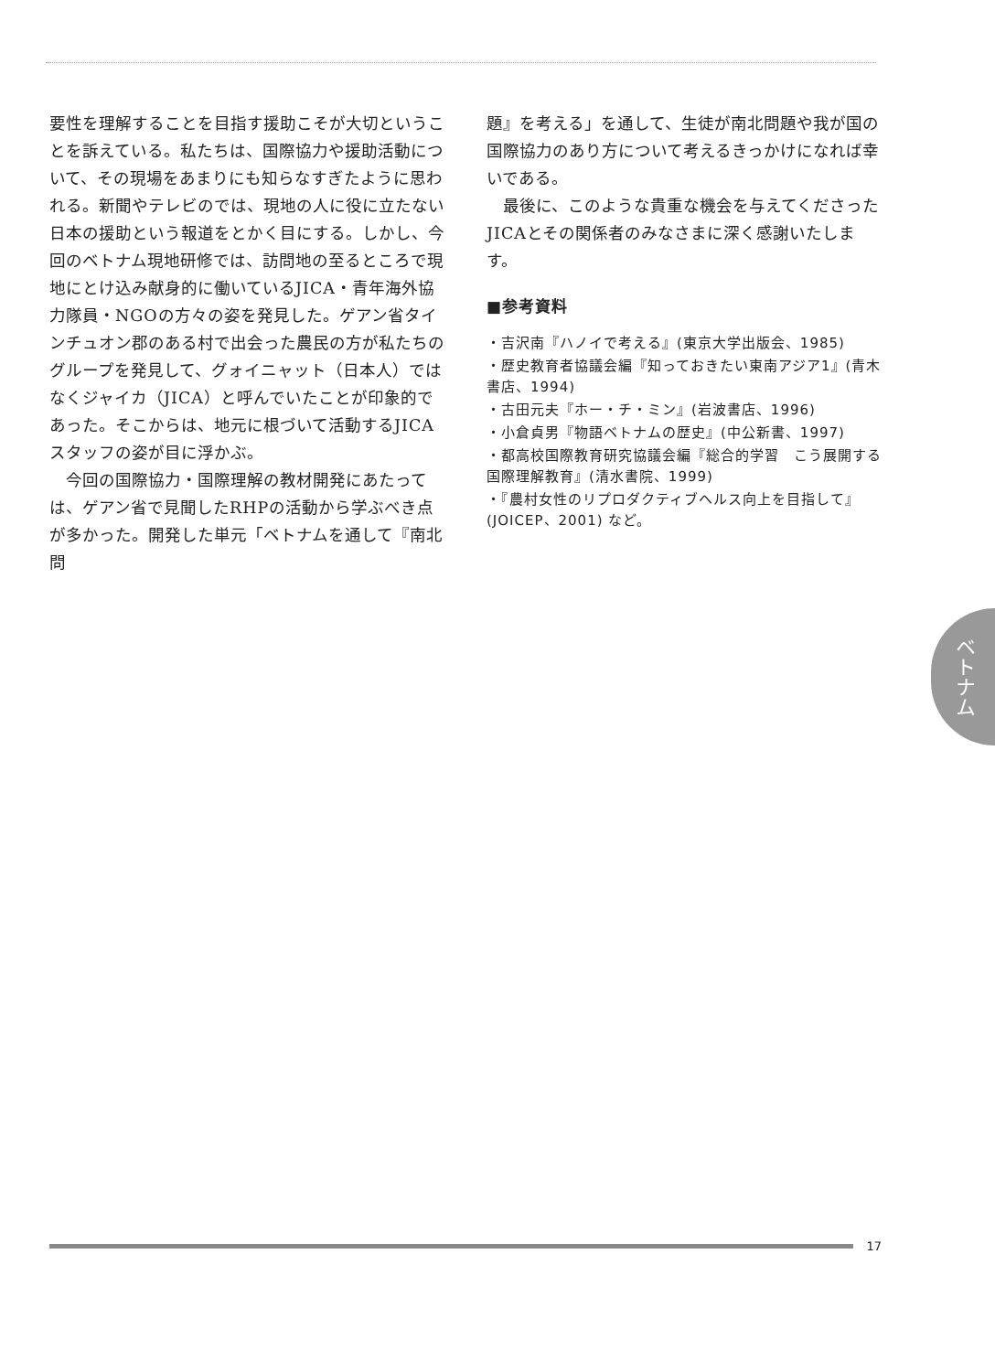要性を理解することを目指す援助こそが大切ということを訴えている。私たちは、国際協力や援助活動について、その現場をあまりにも知らなすぎたように思われる。新聞やテレビのでは、現地の人に役に立たない日本の援助という報道をとかく目にする。しかし、今回のベトナム現地研修では、訪問地の至るところで現地にとけ込み献身的に働いているJICA・青年海外協力隊員・NGOの方々の姿を発見した。ゲアン省タインチュオン郡のある村で出会った農民の方が私たちのグループを発見して、グォイニャット（日本人）ではなくジャイカ（JICA）と呼んでいたことが印象的であった。そこからは、地元に根づいて活動するJICAスタッフの姿が目に浮かぶ。
今回の国際協力・国際理解の教材開発にあたっては、ゲアン省で見聞したRHPの活動から学ぶべき点が多かった。開発した単元「ベトナムを通して『南北問
題』を考える」を通して、生徒が南北問題や我が国の国際協力のあり方について考えるきっかけになれば幸いである。
最後に、このような貴重な機会を与えてくださったJICAとその関係者のみなさまに深く感謝いたします。
■参考資料
・吉沢南『ハノイで考える』(東京大学出版会、1985)
・歴史教育者協議会編『知っておきたい東南アジア1』(青木書店、1994)
・古田元夫『ホー・チ・ミン』(岩波書店、1996)
・小倉貞男『物語ベトナムの歴史』(中公新書、1997)
・都高校国際教育研究協議会編『総合的学習　こう展開する国際理解教育』(清水書院、1999)
・『農村女性のリプロダクティブヘルス向上を目指して』(JOICEP、2001) など。
ベトナム
17